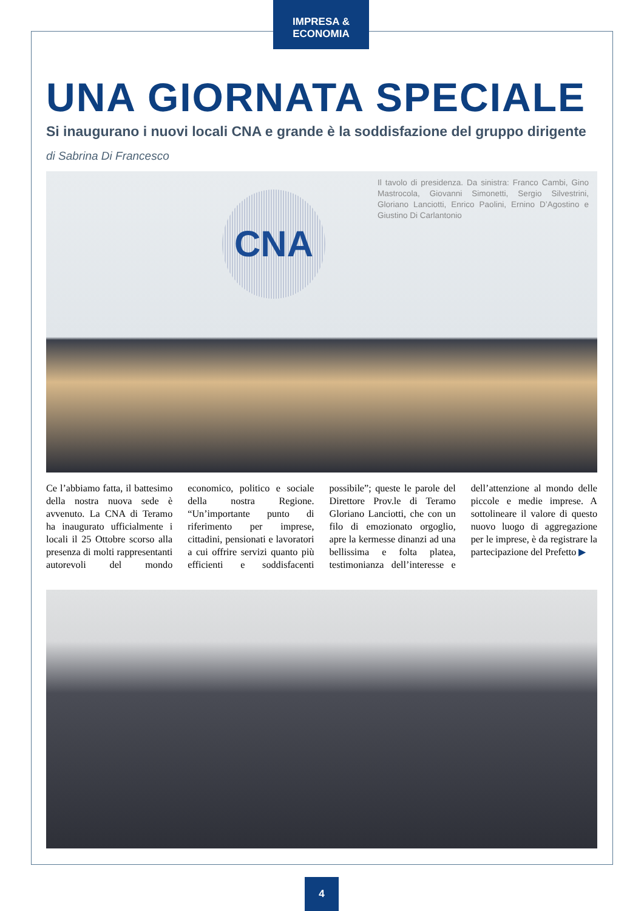IMPRESA & ECONOMIA
UNA GIORNATA SPECIALE
Si inaugurano i nuovi locali CNA e grande è la soddisfazione del gruppo dirigente
di Sabrina Di Francesco
CNA
Il tavolo di presidenza. Da sinistra: Franco Cambi, Gino Mastrocola, Giovanni Simonetti, Sergio Silvestrini, Gloriano Lanciotti, Enrico Paolini, Ernino D’Agostino e Giustino Di Carlantonio
Ce l’abbiamo fatta, il battesimo della nostra nuova sede è avvenuto. La CNA di Teramo ha inaugurato ufficialmente i locali il 25 Ottobre scorso alla presenza di molti rappresentanti autorevoli del mondo economico, politico e sociale della nostra Regione. “Un’importante punto di riferimento per imprese, cittadini, pensionati e lavoratori a cui offrire servizi quanto più efficienti e soddisfacenti possibile”; queste le parole del Direttore Prov.le di Teramo Gloriano Lanciotti, che con un filo di emozionato orgoglio, apre la kermesse dinanzi ad una bellissima e folta platea, testimonianza dell’interesse e dell’attenzione al mondo delle piccole e medie imprese. A sottolineare il valore di questo nuovo luogo di aggregazione per le imprese, è da registrare la partecipazione del Prefetto ▶
4